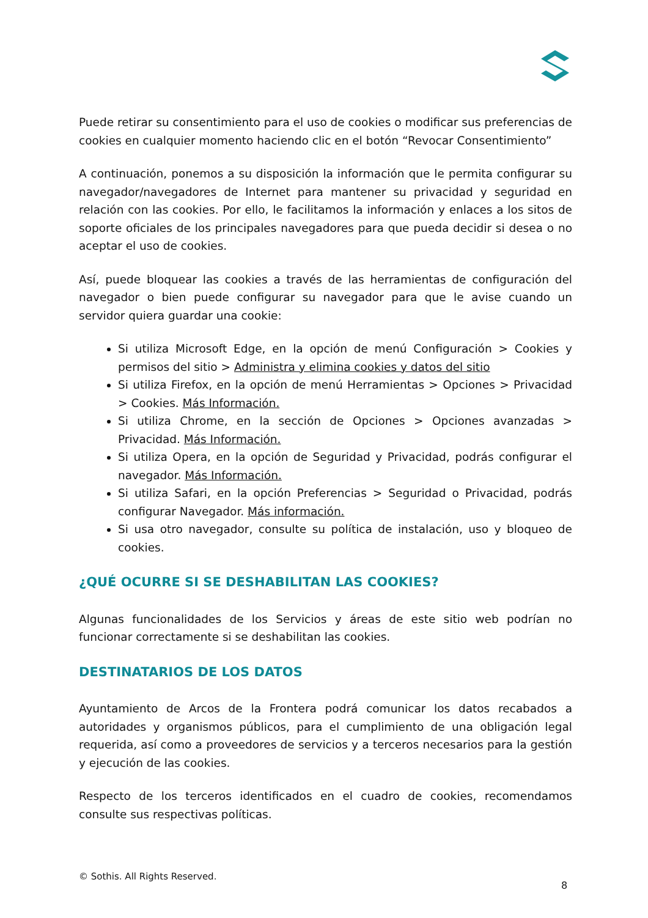Puede retirar su consentimiento para el uso de cookies o modificar sus preferencias de cookies en cualquier momento haciendo clic en el botón “Revocar Consentimiento”
A continuación, ponemos a su disposición la información que le permita configurar su navegador/navegadores de Internet para mantener su privacidad y seguridad en relación con las cookies. Por ello, le facilitamos la información y enlaces a los sitos de soporte oficiales de los principales navegadores para que pueda decidir si desea o no aceptar el uso de cookies.
Así, puede bloquear las cookies a través de las herramientas de configuración del navegador o bien puede configurar su navegador para que le avise cuando un servidor quiera guardar una cookie:
Si utiliza Microsoft Edge, en la opción de menú Configuración > Cookies y permisos del sitio > Administra y elimina cookies y datos del sitio
Si utiliza Firefox, en la opción de menú Herramientas > Opciones > Privacidad > Cookies. Más Información.
Si utiliza Chrome, en la sección de Opciones > Opciones avanzadas > Privacidad. Más Información.
Si utiliza Opera, en la opción de Seguridad y Privacidad, podrás configurar el navegador. Más Información.
Si utiliza Safari, en la opción Preferencias > Seguridad o Privacidad, podrás configurar Navegador. Más información.
Si usa otro navegador, consulte su política de instalación, uso y bloqueo de cookies.
¿QUÉ OCURRE SI SE DESHABILITAN LAS COOKIES?
Algunas funcionalidades de los Servicios y áreas de este sitio web podrían no funcionar correctamente si se deshabilitan las cookies.
DESTINATARIOS DE LOS DATOS
Ayuntamiento de Arcos de la Frontera podrá comunicar los datos recabados a autoridades y organismos públicos, para el cumplimiento de una obligación legal requerida, así como a proveedores de servicios y a terceros necesarios para la gestión y ejecución de las cookies.
Respecto de los terceros identificados en el cuadro de cookies, recomendamos consulte sus respectivas políticas.
© Sothis. All Rights Reserved.
8